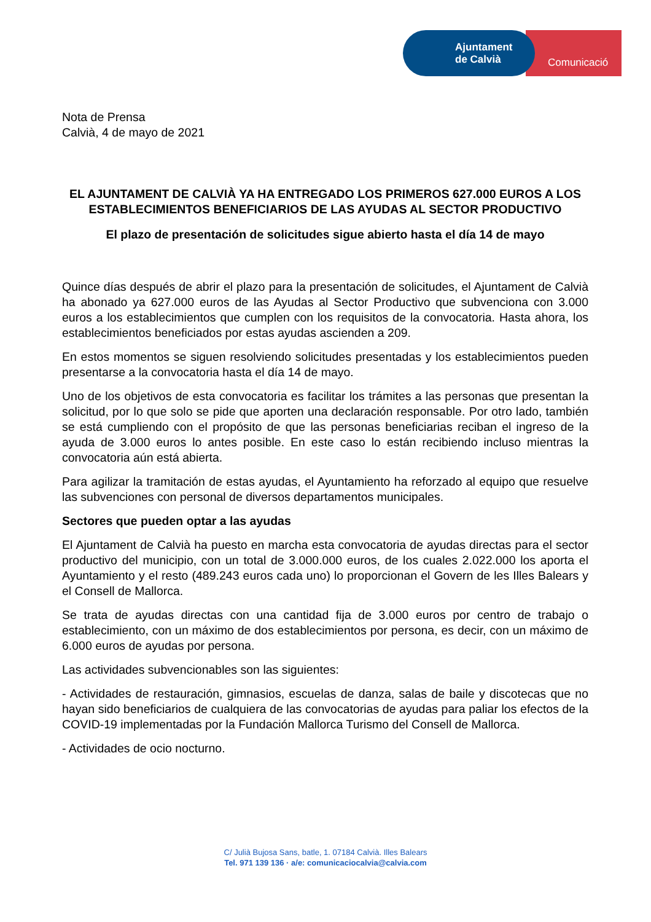Comunicació
Ajuntament
de Calvià
Nota de Prensa
Calvià, 4 de mayo de 2021
EL AJUNTAMENT DE CALVIÀ YA HA ENTREGADO LOS PRIMEROS 627.000 EUROS A LOS ESTABLECIMIENTOS BENEFICIARIOS DE LAS AYUDAS AL SECTOR PRODUCTIVO
El plazo de presentación de solicitudes sigue abierto hasta el día 14 de mayo
Quince días después de abrir el plazo para la presentación de solicitudes, el Ajuntament de Calvià ha abonado ya 627.000 euros de las Ayudas al Sector Productivo que subvenciona con 3.000 euros a los establecimientos que cumplen con los requisitos de la convocatoria. Hasta ahora, los establecimientos beneficiados por estas ayudas ascienden a 209.
En estos momentos se siguen resolviendo solicitudes presentadas y los establecimientos pueden presentarse a la convocatoria hasta el día 14 de mayo.
Uno de los objetivos de esta convocatoria es facilitar los trámites a las personas que presentan la solicitud, por lo que solo se pide que aporten una declaración responsable. Por otro lado, también se está cumpliendo con el propósito de que las personas beneficiarias reciban el ingreso de la ayuda de 3.000 euros lo antes posible. En este caso lo están recibiendo incluso mientras la convocatoria aún está abierta.
Para agilizar la tramitación de estas ayudas, el Ayuntamiento ha reforzado al equipo que resuelve las subvenciones con personal de diversos departamentos municipales.
Sectores que pueden optar a las ayudas
El Ajuntament de Calvià ha puesto en marcha esta convocatoria de ayudas directas para el sector productivo del municipio, con un total de 3.000.000 euros, de los cuales 2.022.000 los aporta el Ayuntamiento y el resto (489.243 euros cada uno) lo proporcionan el Govern de les Illes Balears y el Consell de Mallorca.
Se trata de ayudas directas con una cantidad fija de 3.000 euros por centro de trabajo o establecimiento, con un máximo de dos establecimientos por persona, es decir, con un máximo de 6.000 euros de ayudas por persona.
Las actividades subvencionables son las siguientes:
- Actividades de restauración, gimnasios, escuelas de danza, salas de baile y discotecas que no hayan sido beneficiarios de cualquiera de las convocatorias de ayudas para paliar los efectos de la COVID-19 implementadas por la Fundación Mallorca Turismo del Consell de Mallorca.
- Actividades de ocio nocturno.
C/ Julià Bujosa Sans, batle, 1. 07184 Calvià. Illes Balears
Tel. 971 139 136 · a/e: comunicaciocalvia@calvia.com